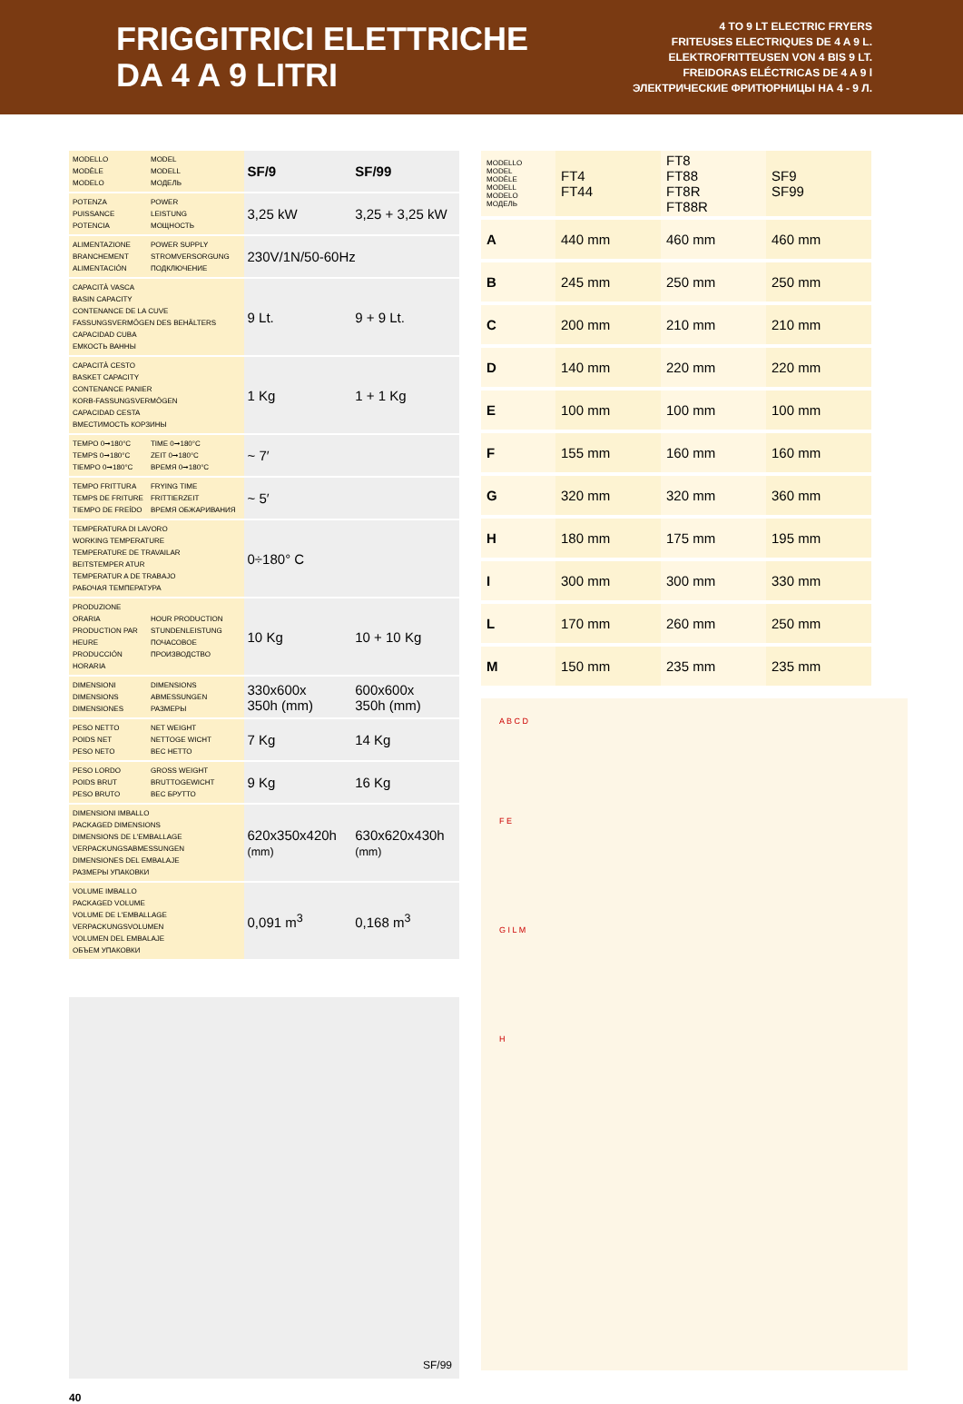FRIGGITRICI ELETTRICHE
DA 4 A 9 LITRI
4 TO 9 LT ELECTRIC FRYERS
FRITEUSES ELECTRIQUES DE 4 A 9 L.
ELEKTROFRITTEUSEN VON 4 BIS 9 LT.
FREIDORAS ELÉCTRICAS DE 4 A 9 l
ЭЛЕКТРИЧЕСКИЕ ФРИТЮРНИЦЫ НА 4 - 9 Л.
| MODELLO MODÈLE MODELO | MODEL MODELL МОДЕЛЬ | SF/9 | SF/99 |
| POTENZA PUISSANCE POTENCIA | POWER LEISTUNG МОЩНОСТЬ | 3,25 kW | 3,25 + 3,25 kW |
| ALIMENTAZIONE BRANCHEMENT ALIMENTACIÓN | POWER SUPPLY STROMVERSORGUNG ПОДКЛЮЧЕНИЕ | 230V/1N/50-60Hz | |
| CAPACITÀ VASCA BASIN CAPACITY CONTENANCE DE LA CUVE FASSUNGSVERMÖGEN DES BEHÄLTERS CAPACIDAD CUBA ЕМКОСТЬ ВАННЫ | | 9 Lt. | 9 + 9 Lt. |
| CAPACITÀ CESTO BASKET CAPACITY CONTENANCE PANIER KORB-FASSUNGSVERMÖGEN CAPACIDAD CESTA ВМЕСТИМОСТЬ КОРЗИНЫ | | 1 Kg | 1 + 1 Kg |
| TEMPO 0➞180°C TEMPS 0➞180°C TIEMPO 0➞180°C | TIME 0➞180°C ZEIT 0➞180°C ВРЕМЯ 0➞180°C | ~ 7′ | |
| TEMPO FRITTURA TEMPS DE FRITURE TIEMPO DE FREÍDO | FRYING TIME FRITTIERZEIT ВРЕМЯ ОБЖАРИВАНИЯ | ~ 5′ | |
| TEMPERATURA DI LAVORO WORKING TEMPERATURE TEMPERATURE DE TRAVAILAR BEITSTEMPER ATUR TEMPERATUR A DE TRABAJO РАБОЧАЯ ТЕМПЕРАТУРА | | 0÷180° C | |
| PRODUZIONE ORARIA PRODUCTION PAR HEURE PRODUCCIÓN HORARIA | HOUR PRODUCTION STUNDENLEISTUNG ПОЧАСОВОЕ ПРОИЗВОДСТВО | 10 Kg | 10 + 10 Kg |
| DIMENSIONI DIMENSIONS DIMENSIONES | DIMENSIONS ABMESSUNGEN РАЗМЕРЫ | 330x600x 350h (mm) | 600x600x 350h (mm) |
| PESO NETTO POIDS NET PESO NETO | NET WEIGHT NETTOGE WICHT ВЕС НЕТТО | 7 Kg | 14 Kg |
| PESO LORDO POIDS BRUT PESO BRUTO | GROSS WEIGHT BRUTTOGEWICHT ВЕС БРУТТО | 9 Kg | 16 Kg |
| DIMENSIONI IMBALLO PACKAGED DIMENSIONS DIMENSIONS DE L'EMBALLAGE VERPACKUNGSABMESSUNGEN DIMENSIONES DEL EMBALAJE РАЗМЕРЫ УПАКОВКИ | | 620x350x420h (mm) | 630x620x430h (mm) |
| VOLUME IMBALLO PACKAGED VOLUME VOLUME DE L'EMBALLAGE VERPACKUNGSVOLUMEN VOLUMEN DEL EMBALAJE ОБЪЕМ УПАКОВКИ | | 0,091 m<sup>3</sup> | 0,168 m<sup>3</sup> |
SF/99
40
| MODELLO MODEL MODÈLE MODELL MODELO МОДЕЛЬ | FT4 FT44 | FT8 FT88 FT8R FT88R | SF9 SF99 |
| A | 440 mm | 460 mm | 460 mm |
| B | 245 mm | 250 mm | 250 mm |
| C | 200 mm | 210 mm | 210 mm |
| D | 140 mm | 220 mm | 220 mm |
| E | 100 mm | 100 mm | 100 mm |
| F | 155 mm | 160 mm | 160 mm |
| G | 320 mm | 320 mm | 360 mm |
| H | 180 mm | 175 mm | 195 mm |
| I | 300 mm | 300 mm | 330 mm |
| L | 170 mm | 260 mm | 250 mm |
| M | 150 mm | 235 mm | 235 mm |
A B C D
F E
G I L M
H